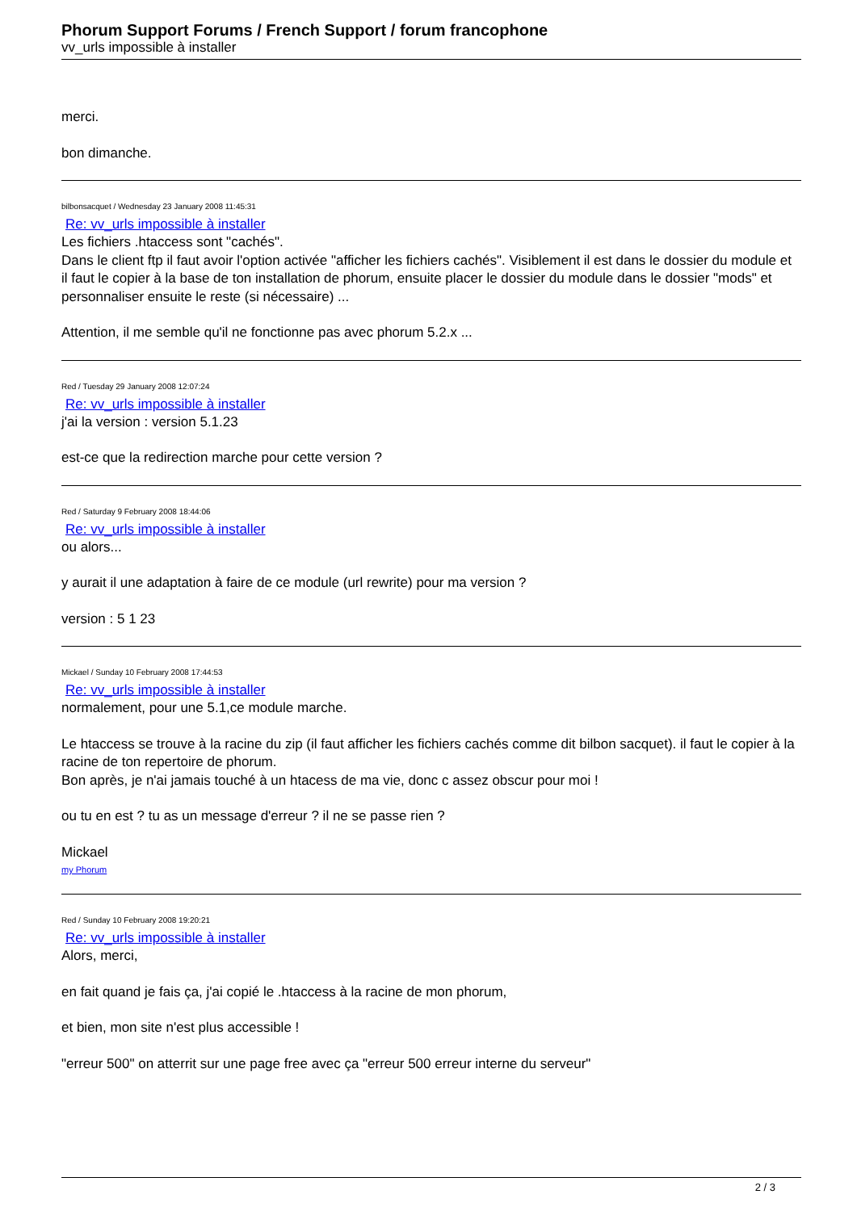Phorum Support Forums / French Support / forum francophone
vv_urls impossible à installer
merci.
bon dimanche.
bilbonsacquet / Wednesday 23 January 2008 11:45:31
Re: vv_urls impossible à installer
Les fichiers .htaccess sont "cachés".
Dans le client ftp il faut avoir l'option activée "afficher les fichiers cachés". Visiblement il est dans le dossier du module et il faut le copier à la base de ton installation de phorum, ensuite placer le dossier du module dans le dossier "mods" et personnaliser ensuite le reste (si nécessaire) ...
Attention, il me semble qu'il ne fonctionne pas avec phorum 5.2.x ...
Red / Tuesday 29 January 2008 12:07:24
Re: vv_urls impossible à installer
j'ai la version : version 5.1.23
est-ce que la redirection marche pour cette version ?
Red / Saturday 9 February 2008 18:44:06
Re: vv_urls impossible à installer
ou alors...
y aurait il une adaptation à faire de ce module (url rewrite) pour ma version ?
version : 5 1 23
Mickael / Sunday 10 February 2008 17:44:53
Re: vv_urls impossible à installer
normalement, pour une 5.1,ce module marche.
Le htaccess se trouve à la racine du zip (il faut afficher les fichiers cachés comme dit bilbon sacquet). il faut le copier à la racine de ton repertoire de phorum.
Bon après, je n'ai jamais touché à un htacess de ma vie, donc c assez obscur pour moi !
ou tu en est ? tu as un message d'erreur ? il ne se passe rien ?
Mickael
my Phorum
Red / Sunday 10 February 2008 19:20:21
Re: vv_urls impossible à installer
Alors, merci,
en fait quand je fais ça, j'ai copié le .htaccess à la racine de mon phorum,
et bien, mon site n'est plus accessible !
"erreur 500" on atterrit sur une page free avec ça "erreur 500 erreur interne du serveur"
2 / 3